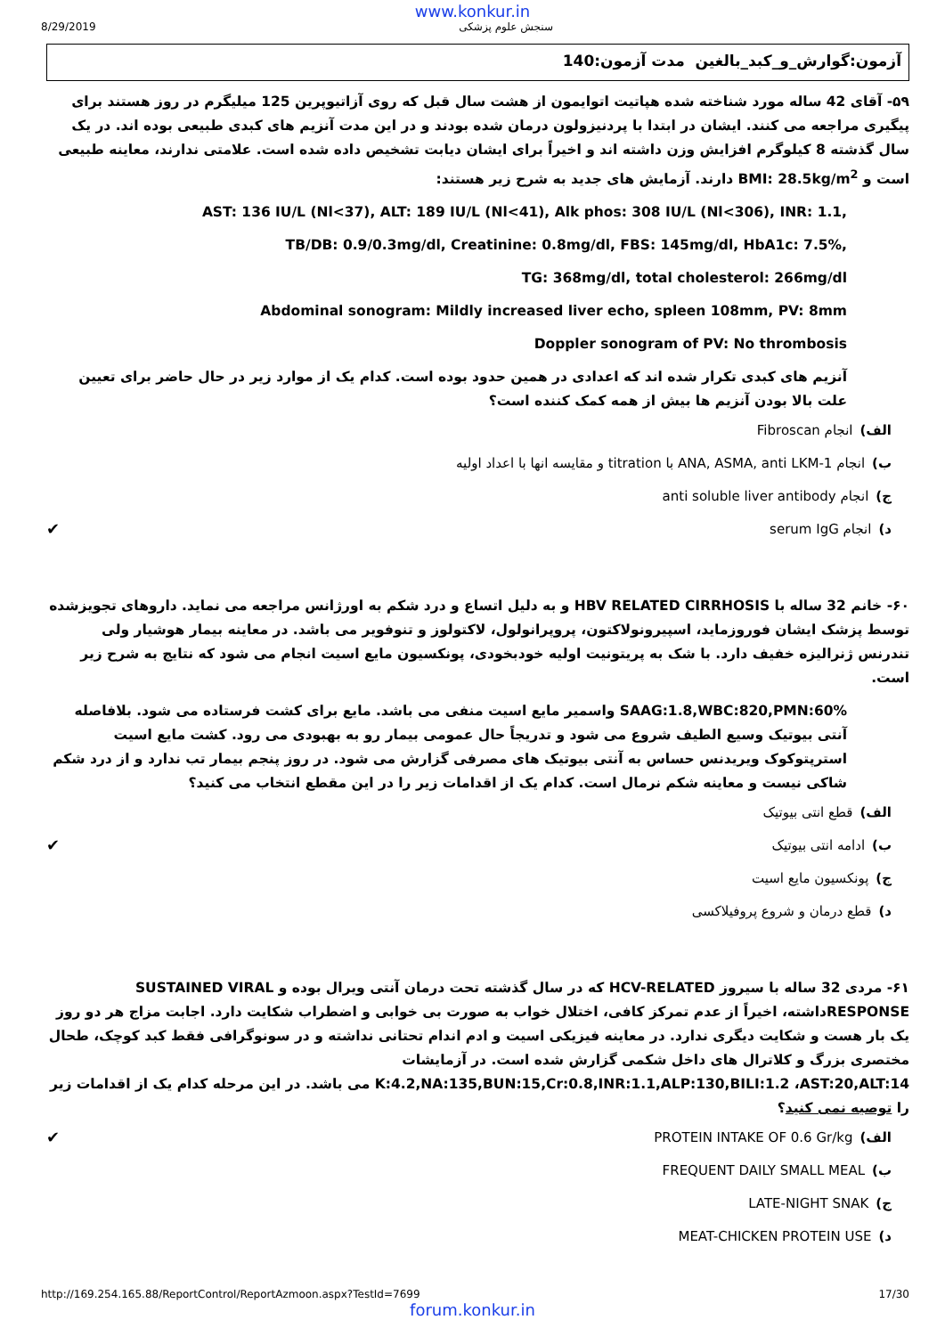www.konkur.in
8/29/2019 سنجش علوم پزشکی
آزمون:گوارش_و_کبد_بالغین مدت آزمون:140
۵۹- آقای 42 ساله مورد شناخته شده هپاتیت اتوایمون از هشت سال قبل که روی آزاتیوپرین 125 میلیگرم در روز هستند برای پیگیری مراجعه می کنند. ایشان در ابتدا با پردنیزولون درمان شده بودند و در این مدت آنزیم های کبدی طبیعی بوده اند. در یک سال گذشته 8 کیلوگرم افزایش وزن داشته اند و اخیراً برای ایشان دیابت تشخیص داده شده است. علامتی ندارند، معاینه طبیعی است و BMI: 28.5kg/m<sup>2</sup> دارند. آزمایش های جدید به شرح زیر هستند:
AST: 136 IU/L (Nl<37), ALT: 189 IU/L (Nl<41), Alk phos: 308 IU/L (Nl<306), INR: 1.1,
TB/DB: 0.9/0.3mg/dl, Creatinine: 0.8mg/dl, FBS: 145mg/dl, HbA1c: 7.5%,
TG: 368mg/dl, total cholesterol: 266mg/dl
Abdominal sonogram: Mildly increased liver echo, spleen 108mm, PV: 8mm
Doppler sonogram of PV: No thrombosis
آنزیم های کبدی تکرار شده اند که اعدادی در همین حدود بوده است. کدام یک از موارد زیر در حال حاضر برای تعیین علت بالا بودن آنزیم ها بیش از همه کمک کننده است؟
الف) انجام Fibroscan
ب) انجام ANA, ASMA, anti LKM-1 با titration و مقایسه انها با اعداد اولیه
ج) انجام anti soluble liver antibody
د) انجام serum IgG ✔
۶۰- خانم 32 ساله با HBV RELATED CIRRHOSIS و به دلیل اتساع و درد شکم به اورژانس مراجعه می نماید. داروهای تجویزشده توسط پزشک ایشان فوروزماید، اسپیرونولاکتون، پروپرانولول، لاکتولوز و تنوفویر می باشد. در معاینه بیمار هوشیار ولی تندرنس ژنرالیزه خفیف دارد. با شک به پریتونیت اولیه خودبخودی، پونکسیون مایع اسیت انجام می شود که نتایج به شرح زیر است.
SAAG:1.8,WBC:820,PMN:60% واسمیر مایع اسیت منفی می باشد. مایع برای کشت فرستاده می شود. بلافاصله آنتی بیوتیک وسیع الطیف شروع می شود و تدریجاً حال عمومی بیمار رو به بهبودی می رود. کشت مایع اسیت استرپتوکوک ویریدنس حساس به آنتی بیوتیک های مصرفی گزارش می شود. در روز پنجم بیمار تب ندارد و از درد شکم شاکی نیست و معاینه شکم نرمال است. کدام یک از اقدامات زیر را در این مقطع انتخاب می کنید؟
الف) قطع انتی بیوتیک
ب) ادامه انتی بیوتیک ✔
ج) پونکسیون مایع اسیت
د) قطع درمان و شروع پروفیلاکسی
۶۱- مردی 32 ساله با سیروز HCV-RELATED که در سال گذشته تحت درمان آنتی ویرال بوده و SUSTAINED VIRAL RESPONSEداشته، اخیراً از عدم تمرکز کافی، اختلال خواب به صورت بی خوابی و اضطراب شکایت دارد. اجابت مزاج هر دو روز یک بار هست و شکایت دیگری ندارد. در معاینه فیزیکی اسیت و ادم اندام تحتانی نداشته و در سونوگرافی فقط کبد کوچک، طحال مختصری بزرگ و کلاترال های داخل شکمی گزارش شده است. در آزمایشات K:4.2,NA:135,BUN:15,Cr:0.8,INR:1.1,ALP:130,BILI:1.2 ،AST:20,ALT:14 می باشد. در این مرحله کدام یک از اقدامات زیر را توصیه نمی کنید؟
الف) PROTEIN INTAKE OF 0.6 Gr/kg ✔
ب) FREQUENT DAILY SMALL MEAL
ج) LATE-NIGHT SNAK
د) MEAT-CHICKEN PROTEIN USE
http://169.254.165.88/ReportControl/ReportAzmoon.aspx?TestId=7699 17/30
forum.konkur.in